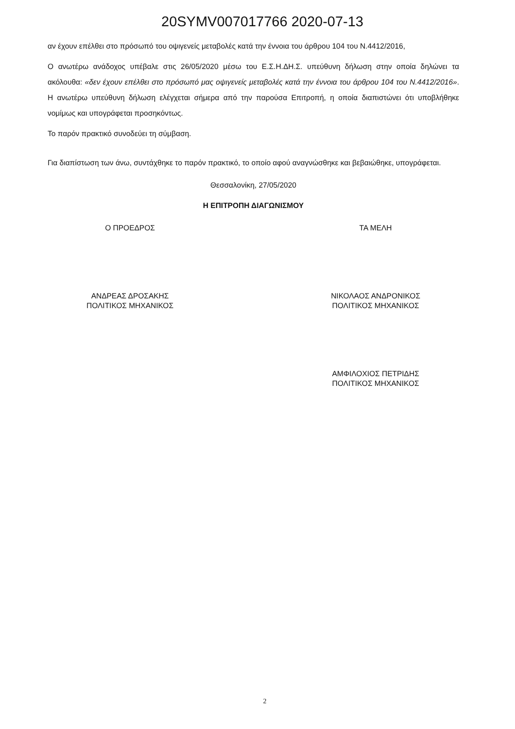20SYMV007017766 2020-07-13
αν έχουν επέλθει στο πρόσωπό του οψιγενείς μεταβολές κατά την έννοια του άρθρου 104 του Ν.4412/2016,
Ο ανωτέρω ανάδοχος υπέβαλε στις 26/05/2020 μέσω του Ε.Σ.Η.ΔΗ.Σ. υπεύθυνη δήλωση στην οποία δηλώνει τα ακόλουθα: «δεν έχουν επέλθει στο πρόσωπό μας οψιγενείς μεταβολές κατά την έννοια του άρθρου 104 του Ν.4412/2016». Η ανωτέρω υπεύθυνη δήλωση ελέγχεται σήμερα από την παρούσα Επιτροπή, η οποία διαπιστώνει ότι υποβλήθηκε νομίμως και υπογράφεται προσηκόντως.
Το παρόν πρακτικό συνοδεύει τη σύμβαση.
Για διαπίστωση των άνω, συντάχθηκε το παρόν πρακτικό, το οποίο αφού αναγνώσθηκε και βεβαιώθηκε, υπογράφεται.
Θεσσαλονίκη, 27/05/2020
Η ΕΠΙΤΡΟΠΗ ΔΙΑΓΩΝΙΣΜΟΥ
Ο ΠΡΟΕΔΡΟΣ
ΑΝΔΡΕΑΣ ΔΡΟΣΑΚΗΣ
ΠΟΛΙΤΙΚΟΣ ΜΗΧΑΝΙΚΟΣ
ΤΑ ΜΕΛΗ
ΝΙΚΟΛΑΟΣ ΑΝΔΡΟΝΙΚΟΣ
ΠΟΛΙΤΙΚΟΣ ΜΗΧΑΝΙΚΟΣ
ΑΜΦΙΛΟΧΙΟΣ ΠΕΤΡΙΔΗΣ
ΠΟΛΙΤΙΚΟΣ ΜΗΧΑΝΙΚΟΣ
2